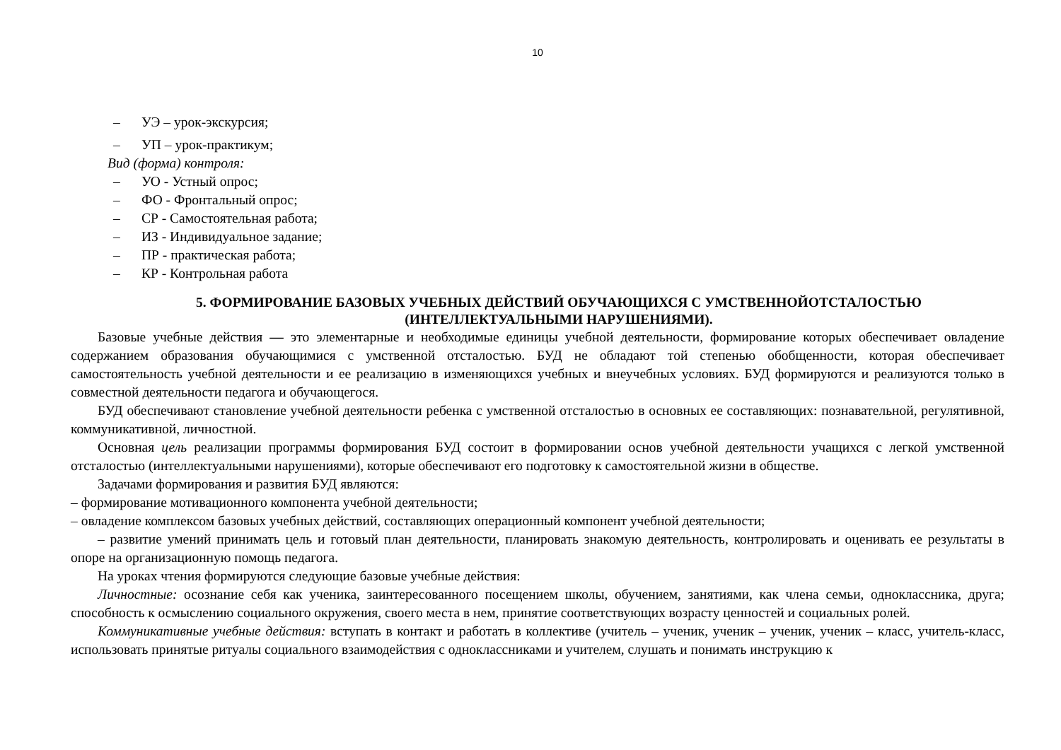10
– УЭ – урок-экскурсия;
– УП – урок-практикум;
Вид (форма) контроля:
– УО - Устный опрос;
– ФО - Фронтальный опрос;
– СР - Самостоятельная работа;
– ИЗ - Индивидуальное задание;
– ПР - практическая работа;
– КР - Контрольная работа
5. ФОРМИРОВАНИЕ БАЗОВЫХ УЧЕБНЫХ ДЕЙСТВИЙ ОБУЧАЮЩИХСЯ С УМСТВЕННОЙОТСТАЛОСТЬЮ
(ИНТЕЛЛЕКТУАЛЬНЫМИ НАРУШЕНИЯМИ).
Базовые учебные действия — это элементарные и необходимые единицы учебной деятельности, формирование которых обеспечивает овладение содержанием образования обучающимися с умственной отсталостью. БУД не обладают той степенью обобщенности, которая обеспечивает самостоятельность учебной деятельности и ее реализацию в изменяющихся учебных и внеучебных условиях. БУД формируются и реализуются только в совместной деятельности педагога и обучающегося.
БУД обеспечивают становление учебной деятельности ребенка с умственной отсталостью в основных ее составляющих: познавательной, регулятивной, коммуникативной, личностной.
Основная цель реализации программы формирования БУД состоит в формировании основ учебной деятельности учащихся с легкой умственной отсталостью (интеллектуальными нарушениями), которые обеспечивают его подготовку к самостоятельной жизни в обществе.
Задачами формирования и развития БУД являются:
– формирование мотивационного компонента учебной деятельности;
– овладение комплексом базовых учебных действий, составляющих операционный компонент учебной деятельности;
– развитие умений принимать цель и готовый план деятельности, планировать знакомую деятельность, контролировать и оценивать ее результаты в опоре на организационную помощь педагога.
На уроках чтения формируются следующие базовые учебные действия:
Личностные: осознание себя как ученика, заинтересованного посещением школы, обучением, занятиями, как члена семьи, одноклассника, друга; способность к осмыслению социального окружения, своего места в нем, принятие соответствующих возрасту ценностей и социальных ролей.
Коммуникативные учебные действия: вступать в контакт и работать в коллективе (учитель – ученик, ученик – ученик, ученик – класс, учитель-класс, использовать принятые ритуалы социального взаимодействия с одноклассниками и учителем, слушать и понимать инструкцию к